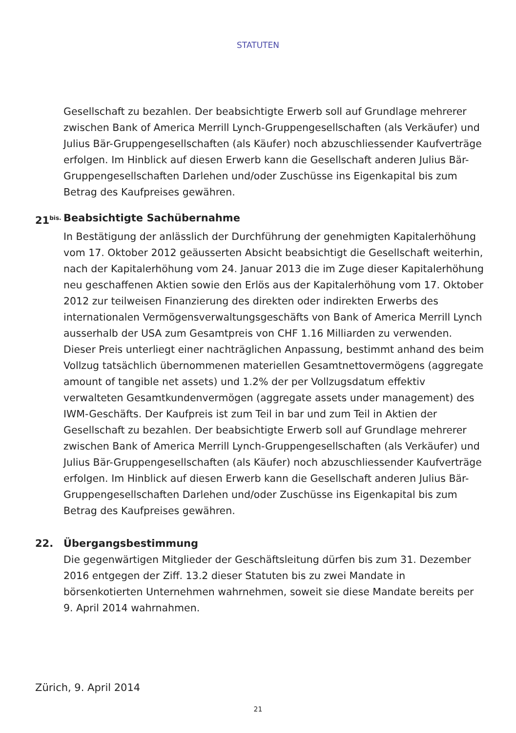STATUTEN
Gesellschaft zu bezahlen. Der beabsichtigte Erwerb soll auf Grundlage mehrerer zwischen Bank of America Merrill Lynch-Gruppengesellschaften (als Verkäufer) und Julius Bär-Gruppengesellschaften (als Käufer) noch abzuschliessender Kaufverträge erfolgen. Im Hinblick auf diesen Erwerb kann die Gesellschaft anderen Julius Bär-Gruppengesellschaften Darlehen und/oder Zuschüsse ins Eigenkapital bis zum Betrag des Kaufpreises gewähren.
21<sup>bis.</sup> Beabsichtigte Sachübernahme
In Bestätigung der anlässlich der Durchführung der genehmigten Kapitalerhöhung vom 17. Oktober 2012 geäusserten Absicht beabsichtigt die Gesellschaft weiterhin, nach der Kapitalerhöhung vom 24. Januar 2013 die im Zuge dieser Kapitalerhöhung neu geschaffenen Aktien sowie den Erlös aus der Kapitalerhöhung vom 17. Oktober 2012 zur teilweisen Finanzierung des direkten oder indirekten Erwerbs des internationalen Vermögensverwaltungsgeschäfts von Bank of America Merrill Lynch ausserhalb der USA zum Gesamtpreis von CHF 1.16 Milliarden zu verwenden. Dieser Preis unterliegt einer nachträglichen Anpassung, bestimmt anhand des beim Vollzug tatsächlich übernommenen materiellen Gesamtnettovermögens (aggregate amount of tangible net assets) und 1.2% der per Vollzugsdatum effektiv verwalteten Gesamtkundenvermögen (aggregate assets under management) des IWM-Geschäfts. Der Kaufpreis ist zum Teil in bar und zum Teil in Aktien der Gesellschaft zu bezahlen. Der beabsichtigte Erwerb soll auf Grundlage mehrerer zwischen Bank of America Merrill Lynch-Gruppengesellschaften (als Verkäufer) und Julius Bär-Gruppengesellschaften (als Käufer) noch abzuschliessender Kaufverträge erfolgen. Im Hinblick auf diesen Erwerb kann die Gesellschaft anderen Julius Bär-Gruppengesellschaften Darlehen und/oder Zuschüsse ins Eigenkapital bis zum Betrag des Kaufpreises gewähren.
22. Übergangsbestimmung
Die gegenwärtigen Mitglieder der Geschäftsleitung dürfen bis zum 31. Dezember 2016 entgegen der Ziff. 13.2 dieser Statuten bis zu zwei Mandate in börsenkotierten Unternehmen wahrnehmen, soweit sie diese Mandate bereits per 9. April 2014 wahrnahmen.
Zürich, 9. April 2014
21